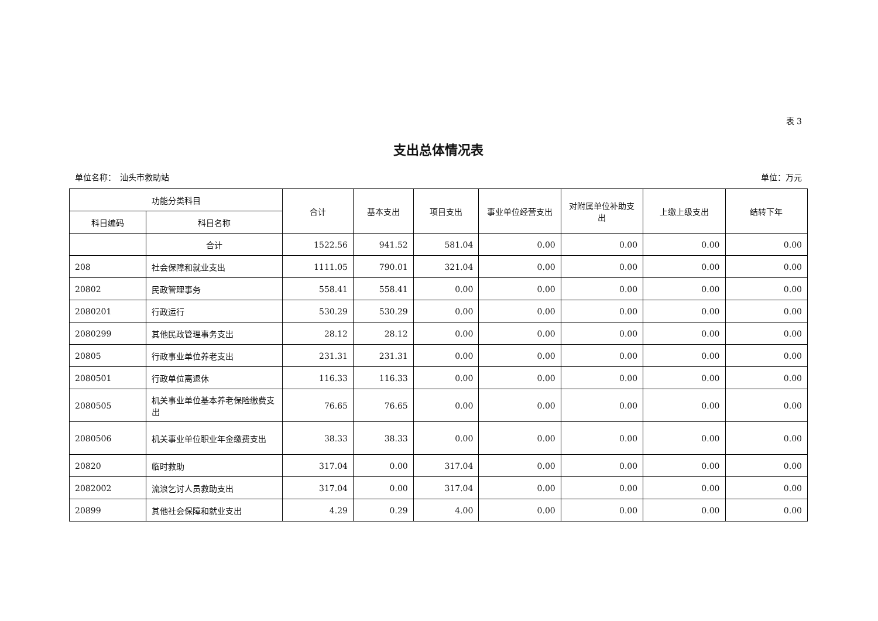表 3
支出总体情况表
单位名称：　汕头市救助站 单位：万元
| 功能分类科目 | | 合计 | 基本支出 | 项目支出 | 事业单位经营支出 | 对附属单位补助支出 | 上缴上级支出 | 结转下年 |
| --- | --- | --- | --- | --- | --- | --- | --- | --- |
| 科目编码 | 科目名称 | | | | | | | |
| | 合计 | 1522.56 | 941.52 | 581.04 | 0.00 | 0.00 | 0.00 | 0.00 |
| 208 | 社会保障和就业支出 | 1111.05 | 790.01 | 321.04 | 0.00 | 0.00 | 0.00 | 0.00 |
| 20802 | 民政管理事务 | 558.41 | 558.41 | 0.00 | 0.00 | 0.00 | 0.00 | 0.00 |
| 2080201 | 行政运行 | 530.29 | 530.29 | 0.00 | 0.00 | 0.00 | 0.00 | 0.00 |
| 2080299 | 其他民政管理事务支出 | 28.12 | 28.12 | 0.00 | 0.00 | 0.00 | 0.00 | 0.00 |
| 20805 | 行政事业单位养老支出 | 231.31 | 231.31 | 0.00 | 0.00 | 0.00 | 0.00 | 0.00 |
| 2080501 | 行政单位离退休 | 116.33 | 116.33 | 0.00 | 0.00 | 0.00 | 0.00 | 0.00 |
| 2080505 | 机关事业单位基本养老保险缴费支出 | 76.65 | 76.65 | 0.00 | 0.00 | 0.00 | 0.00 | 0.00 |
| 2080506 | 机关事业单位职业年金缴费支出 | 38.33 | 38.33 | 0.00 | 0.00 | 0.00 | 0.00 | 0.00 |
| 20820 | 临时救助 | 317.04 | 0.00 | 317.04 | 0.00 | 0.00 | 0.00 | 0.00 |
| 2082002 | 流浪乞讨人员救助支出 | 317.04 | 0.00 | 317.04 | 0.00 | 0.00 | 0.00 | 0.00 |
| 20899 | 其他社会保障和就业支出 | 4.29 | 0.29 | 4.00 | 0.00 | 0.00 | 0.00 | 0.00 |